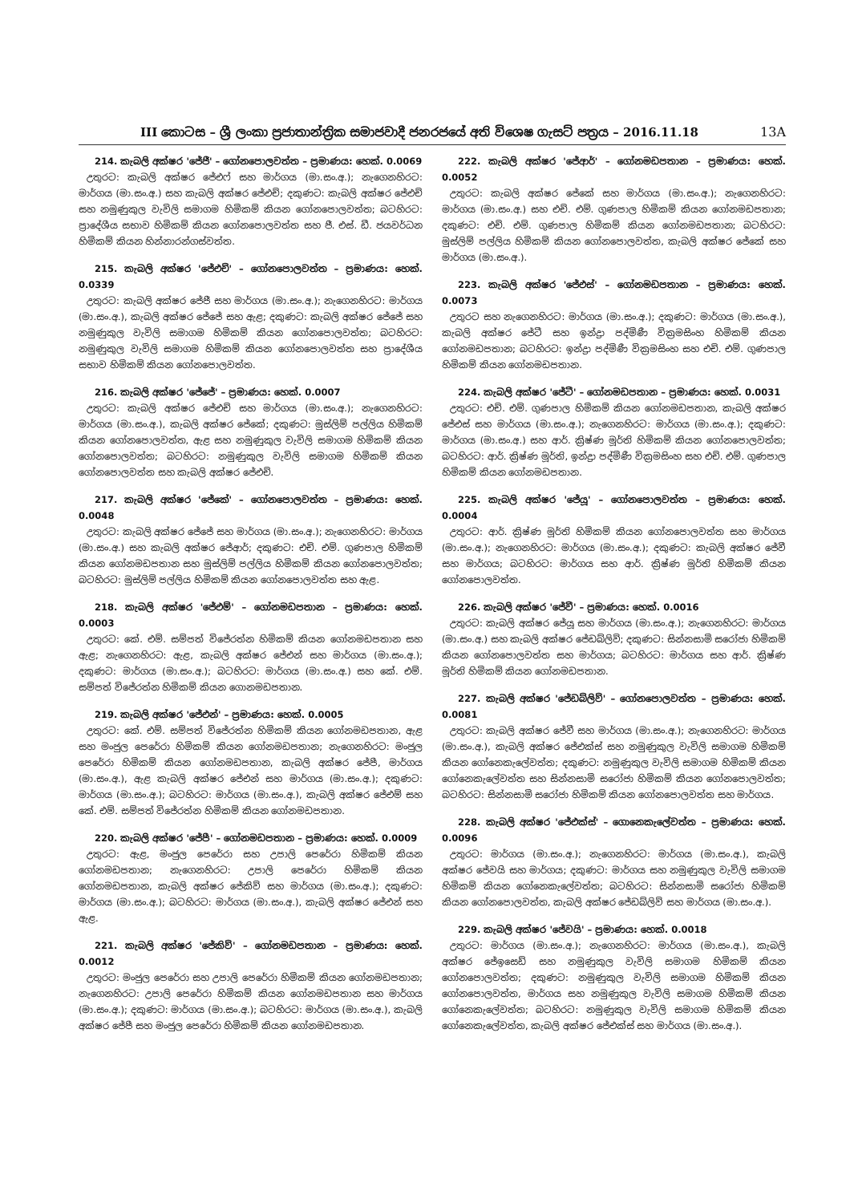III කොටස – ශ්‍රී ලංකා ප්‍රජාතාන්ත්‍රික සමාජවාදී ජනරජයේ අති විශෙෂ ගැසට් පත්‍රය – 2016.11.18 13A
214. කැබලි අක්ෂර 'ජේජී' – ගෝනපොලවත්ත – ප්‍රමාණය: හෙක්. 0.0069
උතුරට: කැබලි අක්ෂර ජේඑෆ් සහ මාර්ගය (මා.සං.අ.); නැගෙනහිරට: මාර්ගය (මා.සං.අ.) සහ කැබලි අක්ෂර ජේඑච්; දකුණට: කැබලි අක්ෂර ජේඑච් සහ නමුණුකුල වැවිලි සමාගම හිමිකම් කියන ගෝනපොලවත්ත; බටහිරට: ප්‍රාදේශීය සභාව හිමිකම් කියන ගෝනපොලවත්ත සහ ජී. එස්. ඩී. ජයවර්ධන හිමිකම් කියන හින්නාරන්ගස්වත්ත.
215. කැබලි අක්ෂර 'ජේඑච්' – ගෝනපොලවත්ත – ප්‍රමාණය: හෙක්. 0.0339
උතුරට: කැබලි අක්ෂර ජේජී සහ මාර්ගය (මා.සං.අ.); නැගෙනහිරට: මාර්ගය (මා.සං.අ.), කැබලි අක්ෂර ජේජේ සහ ඇළ; දකුණට: කැබලි අක්ෂර ජේජේ සහ නමුණුකුල වැවිලි සමාගම හිමිකම් කියන ගෝනපොලවත්ත; බටහිරට: නමුණුකුල වැවිලි සමාගම හිමිකම් කියන ගෝනපොලවත්ත සහ ප්‍රාදේශීය සභාව හිමිකම් කියන ගෝනපොලවත්ත.
216. කැබලි අක්ෂර 'ජේජේ' – ප්‍රමාණය: හෙක්. 0.0007
උතුරට: කැබලි අක්ෂර ජේඑච් සහ මාර්ගය (මා.සං.අ.); නැගෙනහිරට: මාර්ගය (මා.සං.අ.), කැබලි අක්ෂර ජේකේ; දකුණට: මුස්ලිම් පල්ලිය හිමිකම් කියන ගෝනපොලවත්ත, ඇළ සහ නමුණුකුල වැවිලි සමාගම හිමිකම් කියන ගෝනපොලවත්ත; බටහිරට: නමුණුකුල වැවිලි සමාගම හිමිකම් කියන ගෝනපොලවත්ත සහ කැබලි අක්ෂර ජේඑච්.
217. කැබලි අක්ෂර 'ජේකේ' – ගෝනපොලවත්ත – ප්‍රමාණය: හෙක්. 0.0048
උතුරට: කැබලි අක්ෂර ජේජේ සහ මාර්ගය (මා.සං.අ.); නැගෙනහිරට: මාර්ගය (මා.සං.අ.) සහ කැබලි අක්ෂර ජේආර්; දකුණට: එච්. එම්. ගුණපාල හිමිකම් කියන ගෝනමඩපතාන සහ මුස්ලිම් පල්ලිය හිමිකම් කියන ගෝනපොලවත්ත; බටහිරට: මුස්ලිම් පල්ලිය හිමිකම් කියන ගෝනපොලවත්ත සහ ඇළ.
218. කැබලි අක්ෂර 'ජේඑම්' – ගෝනමඩපතාන – ප්‍රමාණය: හෙක්. 0.0003
උතුරට: කේ. එම්. සම්පත් විජේරත්න හිමිකම් කියන ගෝනමඩපතාන සහ ඇළ; නැගෙනහිරට: ඇළ, කැබලි අක්ෂර ජේඑන් සහ මාර්ගය (මා.සං.අ.); දකුණට: මාර්ගය (මා.සං.අ.); බටහිරට: මාර්ගය (මා.සං.අ.) සහ කේ. එම්. සම්පත් විජේරත්න හිමිකම් කියන ගොනමඩපතාන.
219. කැබලි අක්ෂර 'ජේඑන්' – ප්‍රමාණය: හෙක්. 0.0005
උතුරට: කේ. එම්. සම්පත් විජේරත්න හිමිකම් කියන ගෝනමඩපතාන, ඇළ සහ මංජුල පෙරේරා හිමිකම් කියන ගෝනමඩපතාන; නැගෙනහිරට: මංජුල පෙරේරා හිමිකම් කියන ගෝනමඩපතාන, කැබලි අක්ෂර ජේපී, මාර්ගය (මා.සං.අ.), ඇළ කැබලි අක්ෂර ජේඑන් සහ මාර්ගය (මා.සං.අ.); දකුණට: මාර්ගය (මා.සං.අ.); බටහිරට: මාර්ගය (මා.සං.අ.), කැබලි අක්ෂර ජේඑම් සහ කේ. එම්. සම්පත් විජේරත්න හිමිකම් කියන ගෝනමඩපතාන.
220. කැබලි අක්ෂර 'ජේපී' – ගෝනමඩපතාන – ප්‍රමාණය: හෙක්. 0.0009
උතුරට: ඇළ, මංජුල පෙරේරා සහ උපාලි පෙරේරා හිමිකම් කියන ගෝනමඩපතාන; නැගෙනහිරට: උපාලි පෙරේරා හිමිකම් කියන ගෝනමඩපතාන, කැබලි අක්ෂර ජේකිව් සහ මාර්ගය (මා.සං.අ.); දකුණට: මාර්ගය (මා.සං.අ.); බටහිරට: මාර්ගය (මා.සං.අ.), කැබලි අක්ෂර ජේඑන් සහ ඇළ.
221. කැබලි අක්ෂර 'ජේකිව්' – ගෝනමඩපතාන – ප්‍රමාණය: හෙක්. 0.0012
උතුරට: මංජුල පෙරේරා සහ උපාලි පෙරේරා හිමිකම් කියන ගෝනමඩපතාන; නැගෙනහිරට: උපාලි පෙරේරා හිමිකම් කියන ගෝනමඩපතාන සහ මාර්ගය (මා.සං.අ.); දකුණට: මාර්ගය (මා.සං.අ.); බටහිරට: මාර්ගය (මා.සං.අ.), කැබලි අක්ෂර ජේපී සහ මංජුල පෙරේරා හිමිකම් කියන ගෝනමඩපතාන.
222. කැබලි අක්ෂර 'ජේආර්' – ගෝනමඩපතාන – ප්‍රමාණය: හෙක්. 0.0052
උතුරට: කැබලි අක්ෂර ජේකේ සහ මාර්ගය (මා.සං.අ.); නැගෙනහිරට: මාර්ගය (මා.සං.අ.) සහ එච්. එම්. ගුණපාල හිමිකම් කියන ගෝනමඩපතාන; දකුණට: එච්. එම්. ගුණපාල හිමිකම් කියන ගෝනමඩපතාන; බටහිරට: මුස්ලිම් පල්ලිය හිමිකම් කියන ගෝනපොලවත්ත, කැබලි අක්ෂර ජේකේ සහ මාර්ගය (මා.සං.අ.).
223. කැබලි අක්ෂර 'ජේඑස්' – ගෝනමඩපතාන – ප්‍රමාණය: හෙක්. 0.0073
උතුරට සහ නැගෙනහිරට: මාර්ගය (මා.සං.අ.); දකුණට: මාර්ගය (මා.සං.අ.), කැබලි අක්ෂර ජේටී සහ ඉන්ද්‍රා පද්මිණී වික්‍රමසිංහ හිමිකම් කියන ගෝනමඩපතාන; බටහිරට: ඉන්ද්‍රා පද්මිණී වික්‍රමසිංහ සහ එච්. එම්. ගුණපාල හිමිකම් කියන ගෝනමඩපතාන.
224. කැබලි අක්ෂර 'ජේටී' – ගෝනමඩපතාන – ප්‍රමාණය: හෙක්. 0.0031
උතුරට: එච්. එම්. ගුණපාල හිමිකම් කියන ගෝනමඩපතාන, කැබලි අක්ෂර ජේඑස් සහ මාර්ගය (මා.සං.අ.); නැගෙනහිරට: මාර්ගය (මා.සං.අ.); දකුණට: මාර්ගය (මා.සං.අ.) සහ ආර්. ක්‍රිෂ්ණ මූර්ති හිමිකම් කියන ගෝනපොලවත්ත; බටහිරට: ආර්. ක්‍රිෂ්ණ මූර්ති, ඉන්ද්‍රා පද්මිණී වික්‍රමසිංහ සහ එච්. එම්. ගුණපාල හිමිකම් කියන ගෝනමඩපතාන.
225. කැබලි අක්ෂර 'ජේයූ' – ගෝනපොලවත්ත – ප්‍රමාණය: හෙක්. 0.0004
උතුරට: ආර්. ක්‍රිෂ්ණ මූර්ති හිමිකම් කියන ගෝනපොලවත්ත සහ මාර්ගය (මා.සං.අ.); නැගෙනහිරට: මාර්ගය (මා.සං.අ.); දකුණට: කැබලි අක්ෂර ජේවී සහ මාර්ගය; බටහිරට: මාර්ගය සහ ආර්. ක්‍රිෂ්ණ මූර්ති හිමිකම් කියන ගෝනපොලවත්ත.
226. කැබලි අක්ෂර 'ජේවී' – ප්‍රමාණය: හෙක්. 0.0016
උතුරට: කැබලි අක්ෂර ජේයූ සහ මාර්ගය (මා.සං.අ.); නැගෙනහිරට: මාර්ගය (මා.සං.අ.) සහ කැබලි අක්ෂර ජේඩබ්ලිව්; දකුණට: සින්නසාමි සරෝජා හිමිකම් කියන ගෝනපොලවත්ත සහ මාර්ගය; බටහිරට: මාර්ගය සහ ආර්. ක්‍රිෂ්ණ මූර්ති හිමිකම් කියන ගෝනමඩපතාන.
227. කැබලි අක්ෂර 'ජේඩබ්ලිව්' – ගෝනපොලවත්ත – ප්‍රමාණය: හෙක්. 0.0081
උතුරට: කැබලි අක්ෂර ජේවී සහ මාර්ගය (මා.සං.අ.); නැගෙනහිරට: මාර්ගය (මා.සං.අ.), කැබලි අක්ෂර ජේඑක්ස් සහ නමුණුකුල වැවිලි සමාගම හිමිකම් කියන ගෝනෙකැලේවත්ත; දකුණට: නමුණුකුල වැවිලි සමාගම හිමිකම් කියන ගෝනෙකැලේවත්ත සහ සින්නසාමි සරෝජා හිමිකම් කියන ගෝනපොලවත්ත; බටහිරට: සින්නසාමි සරෝජා හිමිකම් කියන ගෝනපොලවත්ත සහ මාර්ගය.
228. කැබලි අක්ෂර 'ජේඑක්ස්' – ගොනෙකැලේවත්ත – ප්‍රමාණය: හෙක්. 0.0096
උතුරට: මාර්ගය (මා.සං.අ.); නැගෙනහිරට: මාර්ගය (මා.සං.අ.), කැබලි අක්ෂර ජේවයි සහ මාර්ගය; දකුණට: මාර්ගය සහ නමුණුකුල වැවිලි සමාගම හිමිකම් කියන ගෝනෙකැලේවත්ත; බටහිරට: සින්නසාමි සරෝජා හිමිකම් කියන ගෝනපොලවත්ත, කැබලි අක්ෂර ජේඩබ්ලිව් සහ මාර්ගය (මා.සං.අ.).
229. කැබලි අක්ෂර 'ජේවයි' – ප්‍රමාණය: හෙක්. 0.0018
උතුරට: මාර්ගය (මා.සං.අ.); නැගෙනහිරට: මාර්ගය (මා.සං.අ.), කැබලි අක්ෂර ජේඉසෙඩ් සහ නමුණුකුල වැවිලි සමාගම හිමිකම් කියන ගෝනපොලවත්ත; දකුණට: නමුණුකුල වැවිලි සමාගම හිමිකම් කියන ගෝනපොලවත්ත, මාර්ගය සහ නමුණුකුල වැවිලි සමාගම හිමිකම් කියන ගෝනෙකැලේවත්ත; බටහිරට: නමුණුකුල වැවිලි සමාගම හිමිකම් කියන ගෝනෙකැලේවත්ත, කැබලි අක්ෂර ජේඑක්ස් සහ මාර්ගය (මා.සං.අ.).